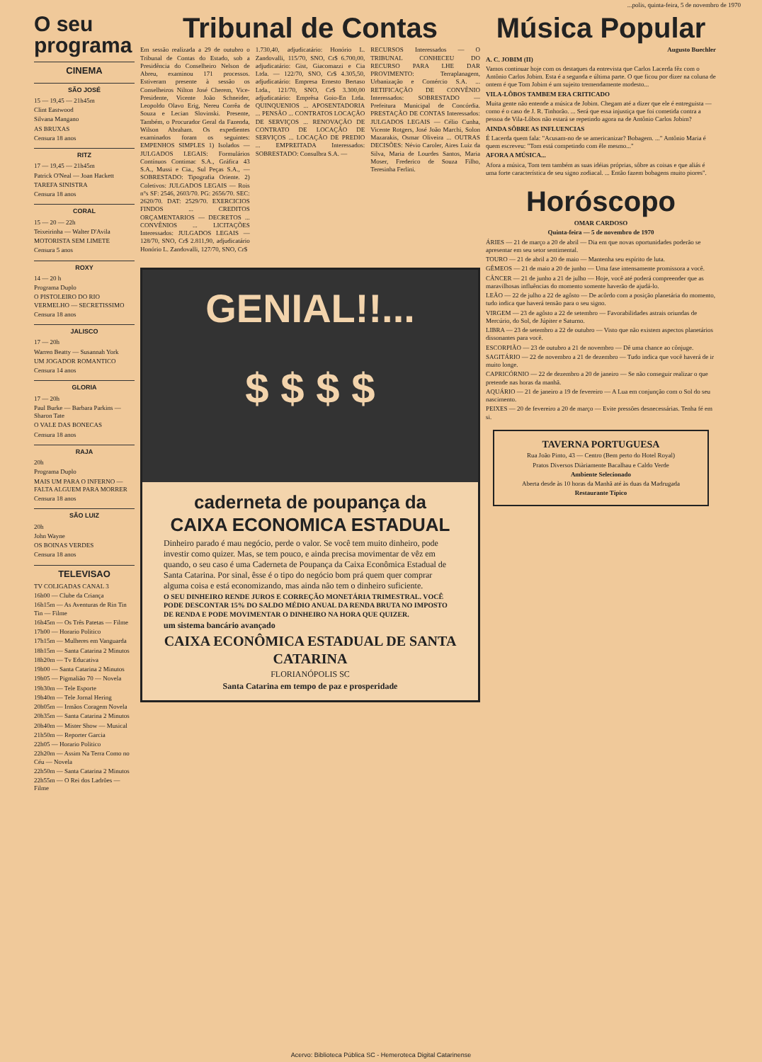...polis, quinta-feira, 5 de novembro de 1970
O seu programa
CINEMA
SÃO JOSÉ
15 — 19,45 — 21h45m
Clint Eastwood
Silvana Mangano
AS BRUXAS
Censura 18 anos
RITZ
17 — 19,45 — 21h45m
Patrick O'Neal — Joan Hackett
TAREFA SINISTRA
Censura 18 anos
CORAL
15 — 20 — 22h
Teixeirinha — Walter D'Avila
MOTORISTA SEM LIMETE
Censura 5 anos
ROXY
14 — 20 h
Programa Duplo
O PISTOLEIRO DO RIO VERMELHO — SECRETISSIMO
Censura 18 anos
JALISCO
17 — 20h
Warren Beatty — Susannah York
UM JOGADOR ROMANTICO
Censura 14 anos
GLORIA
17 — 20h
Paul Burke — Barbara Parkins — Sharon Tate
O VALE DAS BONECAS
Censura 18 anos
RAJA
20h
Programa Duplo
MAIS UM PARA O INFERNO — FALTA ALGUEM PARA MORRER
Censura 18 anos
SÃO LUIZ
20h
John Wayne
OS BOINAS VERDES
Censura 18 anos
TELEVISAO
TV COLIGADAS CANAL 3
16h00 — Clube da Criança
16h15m — As Aventuras de Rin Tin Tin — Filme
16h45m — Os Três Patetas — Filme
17h00 — Horario Politico
17h15m — Mulheres em Vanguarda
18h15m — Santa Catarina 2 Minutos
18h20m — Tv Educativa
19h00 — Santa Catarina 2 Minutos
19h05 — Pigmalião 70 — Novela
19h30m — Tele Esporte
19h40m — Tele Jornal Hering
20h05m — Irmãos Coragem Novela
20h35m — Santa Catarina 2 Minutos
20h40m — Mister Show — Musical
21h50m — Reporter Garcia
22h05 — Horario Politico
22h20m — Assim Na Terra Como no Céu — Novela
22h50m — Santa Catarina 2 Minutos
22h55m — O Rei dos Ladrões — Filme
Tribunal de Contas
Em sessão realizada a 29 de outubro o Tribunal de Contas do Estado, sob a Presidência do Conselheiro Nelson de Abreu, examinou 171 processos. Estiveram presente à sessão os Conselheiros Nilton José Cherem, Vice-Presidente, Vicente João Schneider, Leopoldo Olavo Erig, Nereu Corrêa de Souza e Lecian Slovinski. Presente, Também, o Procurador Geral da Fazenda, Wilson Abraham. Os expedientes examinados foram os seguintes: EMPENHOS SIMPLES 1) Isolados — JULGADOS LEGAIS: Formulários Contínuos Contimac S.A., Gráfica 43 S.A., Mussi e Cia., Sul Peças S.A., — SOBRESTADO: Tipografia Oriente. 2) Coletivos: JULGADOS LEGAIS — Rois n°s SF: 2546, 2603/70. PG: 2656/70. SEC: 2620/70. DAT: 2529/70. EXERCICIOS FINDOS ... CREDITOS ORÇAMENTARIOS — DECRETOS ... CONVÊNIOS ... LICITAÇÕES Interessados: JULGADOS LEGAIS — 128/70, SNO, Cr$ 2.811,90, adjudicatário Honório L. Zandovalli, 127/70, SNO, Cr$
1.730,40, adjudicatário: Honório L. Zandovalli, 115/70, SNO, Cr$ 6.700,00, adjudicatário: Gist, Giacomazzi e Cia Ltda. — 122/70, SNO, Cr$ 4.305,50, adjudicatário: Empresa Ernesto Bertaso Ltda., 121/70, SNO, Cr$ 3.300,00 adjudicatário: Emprêsa Goio-En Ltda. QUINQUENIOS ... APOSENTADORIA ... PENSÃO ... CONTRATOS LOCAÇÃO DE SERVIÇOS ... RENOVAÇÃO DE CONTRATO DE LOCAÇÃO DE SERVIÇOS ... LOCAÇÃO DE PREDIO ... EMPREITADA Interessados: SOBRESTADO: Consulbra S.A. —
RECURSOS Interessados — O TRIBUNAL CONHECEU DO RECURSO PARA LHE DAR PROVIMENTO: Terraplanagem, Urbanização e Comércio S.A. ... RETIFICAÇÃO DE CONVÊNIO Interessados: SOBRESTADO — Prefeitura Municipal de Concórdia. PRESTAÇÃO DE CONTAS Interessados: JULGADOS LEGAIS — Célio Cunha, Vicente Rotgers, José João Marchi, Solon Mazarakis, Osmar Oliveira ... OUTRAS DECISÕES: Névio Caroler, Aires Luiz da Silva, Maria de Lourdes Santos, Maria Moser, Frederico de Souza Filho, Teresinha Ferlini.
GENIAL!!...
$ $ $ $
caderneta de poupança da
CAIXA ECONOMICA ESTADUAL
Dinheiro parado é mau negócio, perde o valor. Se você tem muito dinheiro, pode investir como quizer. Mas, se tem pouco, e ainda precisa movimentar de vêz em quando, o seu caso é uma Caderneta de Poupança da Caixa Econômica Estadual de Santa Catarina. Por sinal, êsse é o tipo do negócio bom prá quem quer comprar alguma coisa e está economizando, mas ainda não tem o dinheiro suficiente.
O SEU DINHEIRO RENDE JUROS E CORREÇÃO MONETÁRIA TRIMESTRAL. VOCÊ PODE DESCONTAR 15% DO SALDO MÉDIO ANUAL DA RENDA BRUTA NO IMPOSTO DE RENDA E PODE MOVIMENTAR O DINHEIRO NA HORA QUE QUIZER.
um sistema bancário avançado
CAIXA ECONÔMICA ESTADUAL DE SANTA CATARINA
FLORIANÓPOLIS SC
Santa Catarina em tempo de paz e prosperidade
Música Popular
Augusto Buechler
A. C. JOBIM (II)
Vamos continuar hoje com os destaques da entrevista que Carlos Lacerda fêz com o Antônio Carlos Jobim. Esta é a segunda e última parte. O que ficou por dizer na coluna de ontem é que Tom Jobim é um sujeito tremendamente modesto...
VILA-LÔBOS TAMBEM ERA CRITICADO
Muita gente não entende a música de Jobim. Chegam até a dizer que ele é entreguista — como é o caso de J. R. Tinhorão. ... Será que essa injustiça que foi cometida contra a pessoa de Vila-Lôbos não estará se repetindo agora na de Antônio Carlos Jobim?
AINDA SÔBRE AS INFLUENCIAS
É Lacerda quem fala: "Acusam-no de se americanizar? Bobagem. ..." Antônio Maria é quem escreveu: "Tom está competindo com êle mesmo..."
AFORA A MÚSICA...
Afora a música, Tom tem também as suas idéias próprias, sôbre as coisas e que aliás é uma forte característica de seu signo zodiacal. ... Então fazem bobagens muito piores".
Horóscopo
OMAR CARDOSO
Quinta-feira — 5 de novembro de 1970
ÁRIES — 21 de março a 20 de abril — Dia em que novas oportunidades poderão se apresentar em seu setor sentimental.
TOURO — 21 de abril a 20 de maio — Mantenha seu espírito de luta.
GÊMEOS — 21 de maio a 20 de junho — Uma fase intensamente promissora a você.
CÂNCER — 21 de junho a 21 de julho — Hoje, você até poderá compreender que as maravilhosas influências do momento somente haverão de ajudá-lo.
LEÃO — 22 de julho a 22 de agôsto — De acôrdo com a posição planetária do momento, tudo indica que haverá tensão para o seu signo.
VIRGEM — 23 de agôsto a 22 de setembro — Favorabilidades astrais oriundas de Mercúrio, do Sol, de Júpiter e Saturno.
LIBRA — 23 de setembro a 22 de outubro — Visto que não existem aspectos planetários dissonantes para você.
ESCORPIÃO — 23 de outubro a 21 de novembro — Dê uma chance ao cônjuge.
SAGITÁRIO — 22 de novembro a 21 de dezembro — Tudo indica que você haverá de ir muito longe.
CAPRICÓRNIO — 22 de dezembro a 20 de janeiro — Se não conseguir realizar o que pretende nas horas da manhã.
AQUÁRIO — 21 de janeiro a 19 de fevereiro — A Lua em conjunção com o Sol do seu nascimento.
PEIXES — 20 de fevereiro a 20 de março — Evite pressões desnecessárias. Tenha fé em si.
TAVERNA PORTUGUESA
Rua João Pinto, 43 — Centro (Bem perto do Hotel Royal)
Pratos Diversos Diàriamente Bacalhau e Caldo Verde
Ambiente Selecionado
Aberta desde às 10 horas da Manhã até às duas da Madrugada
Restaurante Típico
Acervo: Biblioteca Pública SC - Hemeroteca Digital Catarinense